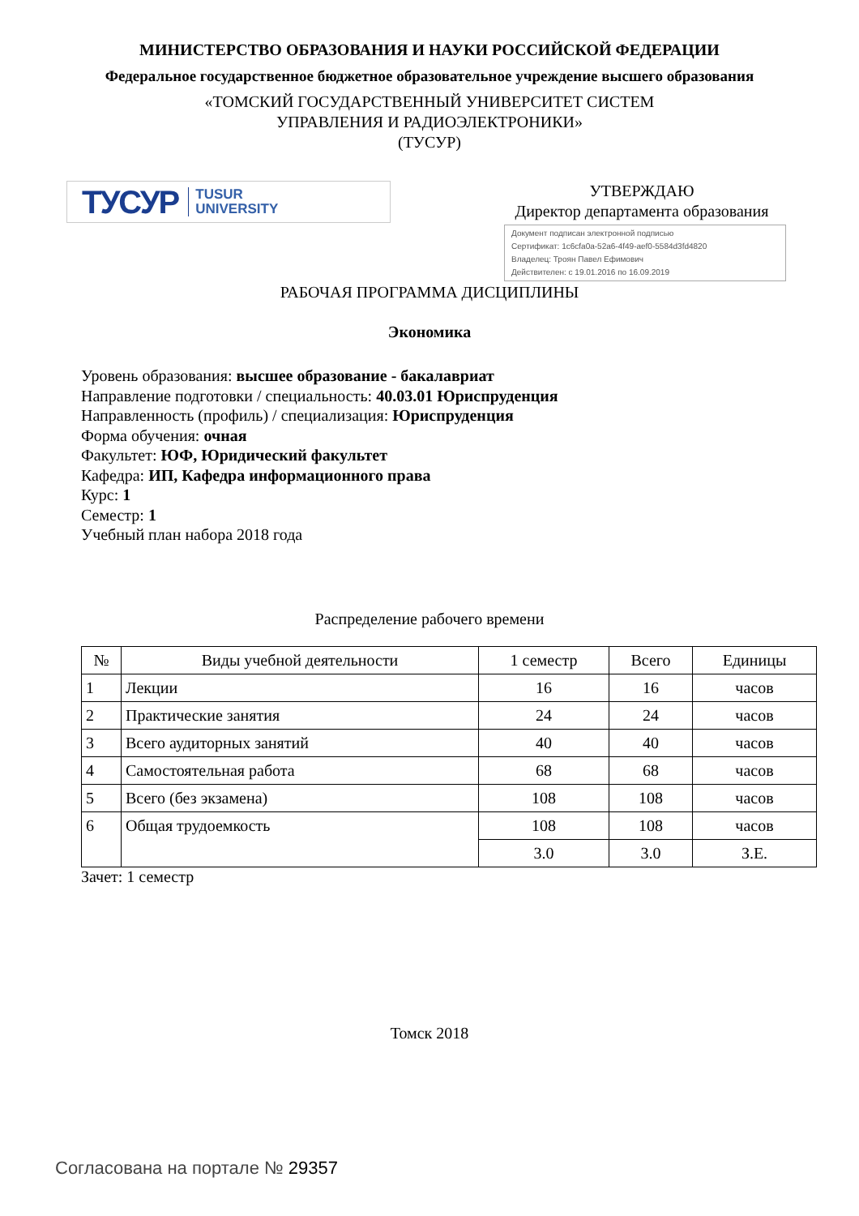МИНИСТЕРСТВО ОБРАЗОВАНИЯ И НАУКИ РОССИЙСКОЙ ФЕДЕРАЦИИ
Федеральное государственное бюджетное образовательное учреждение высшего образования
«ТОМСКИЙ ГОСУДАРСТВЕННЫЙ УНИВЕРСИТЕТ СИСТЕМ
УПРАВЛЕНИЯ И РАДИОЭЛЕКТРОНИКИ»
(ТУСУР)
ТУСУР TUSUR
UNIVERSITY
УТВЕРЖДАЮ
Директор департамента образования
Документ подписан электронной подписью
Сертификат: 1c6cfa0a-52a6-4f49-aef0-5584d3fd4820
Владелец: Троян Павел Ефимович
Действителен: с 19.01.2016 по 16.09.2019
РАБОЧАЯ ПРОГРАММА ДИСЦИПЛИНЫ
Экономика
Уровень образования: высшее образование - бакалавриат
Направление подготовки / специальность: 40.03.01 Юриспруденция
Направленность (профиль) / специализация: Юриспруденция
Форма обучения: очная
Факультет: ЮФ, Юридический факультет
Кафедра: ИП, Кафедра информационного права
Курс: 1
Семестр: 1
Учебный план набора 2018 года
Распределение рабочего времени
| № | Виды учебной деятельности | 1 семестр | Всего | Единицы |
| --- | --- | --- | --- | --- |
| 1 | Лекции | 16 | 16 | часов |
| 2 | Практические занятия | 24 | 24 | часов |
| 3 | Всего аудиторных занятий | 40 | 40 | часов |
| 4 | Самостоятельная работа | 68 | 68 | часов |
| 5 | Всего (без экзамена) | 108 | 108 | часов |
| 6 | Общая трудоемкость | 108 | 108 | часов |
| | | 3.0 | 3.0 | З.Е. |
Зачет: 1 семестр
Томск 2018
Согласована на портале № 29357